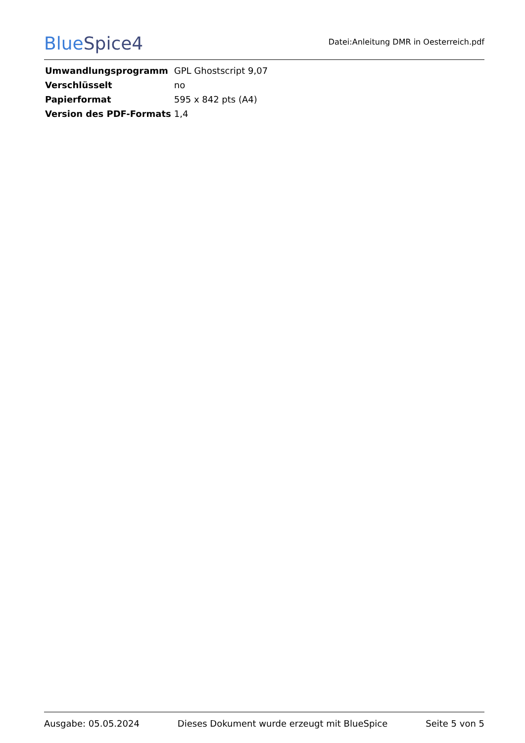BlueSpice4
Datei:Anleitung DMR in Oesterreich.pdf
| Umwandlungsprogramm | GPL Ghostscript 9,07 |
| Verschlüsselt | no |
| Papierformat | 595 x 842 pts (A4) |
| Version des PDF-Formats | 1,4 |
Ausgabe: 05.05.2024 Dieses Dokument wurde erzeugt mit BlueSpice Seite 5 von 5